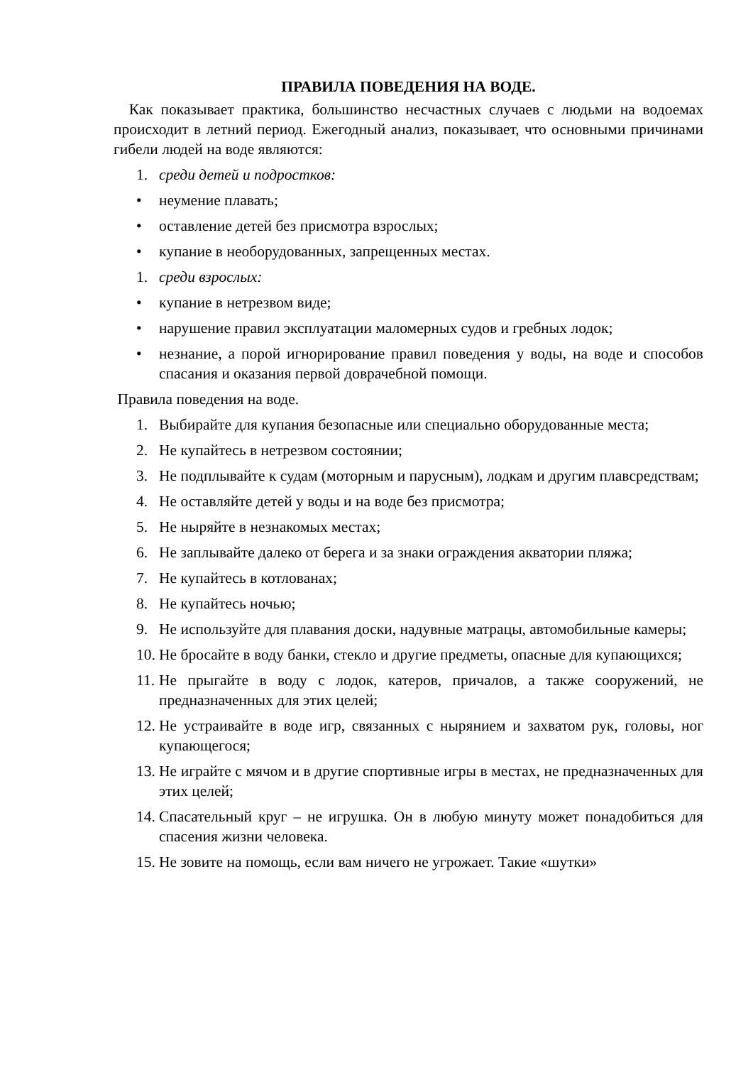ПРАВИЛА ПОВЕДЕНИЯ НА ВОДЕ.
Как показывает практика, большинство несчастных случаев с людьми на водоемах происходит в летний период. Ежегодный анализ, показывает, что основными причинами гибели людей на воде являются:
1. среди детей и подростков:
• неумение плавать;
• оставление детей без присмотра взрослых;
• купание в необорудованных, запрещенных местах.
1. среди взрослых:
• купание в нетрезвом виде;
• нарушение правил эксплуатации маломерных судов и гребных лодок;
• незнание, а порой игнорирование правил поведения у воды, на воде и способов спасания и оказания первой доврачебной помощи.
Правила поведения на воде.
1. Выбирайте для купания безопасные или специально оборудованные места;
2. Не купайтесь в нетрезвом состоянии;
3. Не подплывайте к судам (моторным и парусным), лодкам и другим плавсредствам;
4. Не оставляйте детей у воды и на воде без присмотра;
5. Не ныряйте в незнакомых местах;
6. Не заплывайте далеко от берега и за знаки ограждения акватории пляжа;
7. Не купайтесь в котлованах;
8. Не купайтесь ночью;
9. Не используйте для плавания доски, надувные матрацы, автомобильные камеры;
10. Не бросайте в воду банки, стекло и другие предметы, опасные для купающихся;
11. Не прыгайте в воду с лодок, катеров, причалов, а также сооружений, не предназначенных для этих целей;
12. Не устраивайте в воде игр, связанных с нырянием и захватом рук, головы, ног купающегося;
13. Не играйте с мячом и в другие спортивные игры в местах, не предназначенных для этих целей;
14. Спасательный круг – не игрушка. Он в любую минуту может понадобиться для спасения жизни человека.
15. Не зовите на помощь, если вам ничего не угрожает. Такие «шутки»